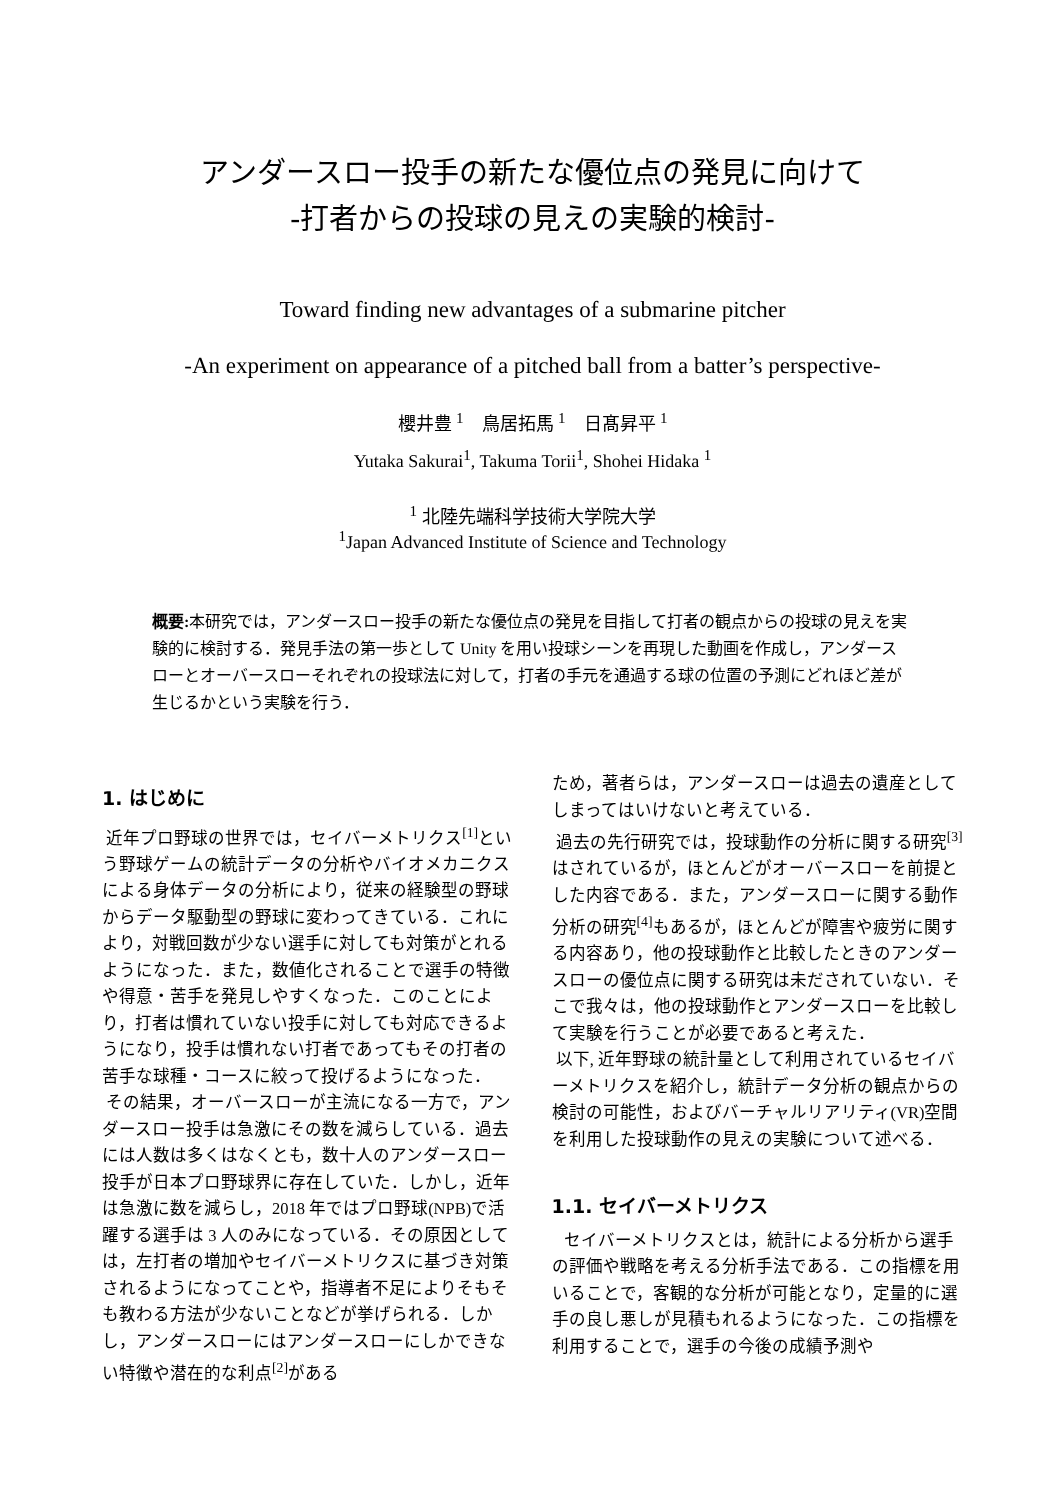アンダースロー投手の新たな優位点の発見に向けて
-打者からの投球の見えの実験的検討-
Toward finding new advantages of a submarine pitcher
-An experiment on appearance of a pitched ball from a batter’s perspective-
櫻井豊 <sup>1</sup>　鳥居拓馬 <sup>1</sup>　日髙昇平 <sup>1</sup>
Yutaka Sakurai<sup>1</sup>, Takuma Torii<sup>1</sup>, Shohei Hidaka <sup>1</sup>
<sup>1</sup> 北陸先端科学技術大学院大学
<sup>1</sup> Japan Advanced Institute of Science and Technology
概要: 本研究では，アンダースロー投手の新たな優位点の発見を目指して打者の観点からの投球の見えを実験的に検討する．発見手法の第一歩として Unity を用い投球シーンを再現した動画を作成し，アンダースローとオーバースローそれぞれの投球法に対して，打者の手元を通過する球の位置の予測にどれほど差が生じるかという実験を行う．
1. はじめに
近年プロ野球の世界では，セイバーメトリクス<sup>[1]</sup>という野球ゲームの統計データの分析やバイオメカニクスによる身体データの分析により，従来の経験型の野球からデータ駆動型の野球に変わってきている．これにより，対戦回数が少ない選手に対しても対策がとれるようになった．また，数値化されることで選手の特徴や得意・苦手を発見しやすくなった．このことにより，打者は慣れていない投手に対しても対応できるようになり，投手は慣れない打者であってもその打者の苦手な球種・コースに絞って投げるようになった．
その結果，オーバースローが主流になる一方で，アンダースロー投手は急激にその数を減らしている．過去には人数は多くはなくとも，数十人のアンダースロー投手が日本プロ野球界に存在していた．しかし，近年は急激に数を減らし，2018 年ではプロ野球(NPB)で活躍する選手は 3 人のみになっている．その原因としては，左打者の増加やセイバーメトリクスに基づき対策されるようになってことや，指導者不足によりそもそも教わる方法が少ないことなどが挙げられる．しかし，アンダースローにはアンダースローにしかできない特徴や潜在的な利点<sup>[2]</sup>がある
ため，著者らは，アンダースローは過去の遺産としてしまってはいけないと考えている．
過去の先行研究では，投球動作の分析に関する研究<sup>[3]</sup>はされているが，ほとんどがオーバースローを前提とした内容である．また，アンダースローに関する動作分析の研究<sup>[4]</sup>もあるが，ほとんどが障害や疲労に関する内容あり，他の投球動作と比較したときのアンダースローの優位点に関する研究は未だされていない．そこで我々は，他の投球動作とアンダースローを比較して実験を行うことが必要であると考えた．
以下, 近年野球の統計量として利用されているセイバーメトリクスを紹介し，統計データ分析の観点からの検討の可能性，およびバーチャルリアリティ(VR)空間を利用した投球動作の見えの実験について述べる．
1.1. セイバーメトリクス
セイバーメトリクスとは，統計による分析から選手の評価や戦略を考える分析手法である．この指標を用いることで，客観的な分析が可能となり，定量的に選手の良し悪しが見積もれるようになった．この指標を利用することで，選手の今後の成績予測や